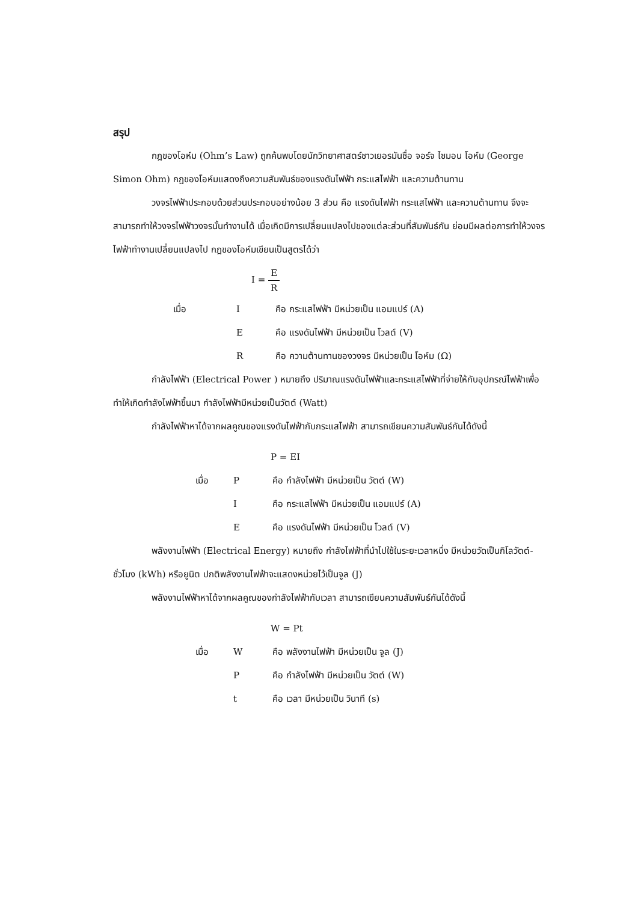สรุป
กฎของโอห์ม (Ohm’s Law) ถูกค้นพบโดยนักวิทยาศาสตร์ชาวเยอรมันชื่อ จอร์จ ไซมอน โอห์ม (George Simon Ohm) กฎของโอห์มแสดงถึงความสัมพันธ์ของแรงดันไฟฟ้า กระแสไฟฟ้า และความต้านทาน
วงจรไฟฟ้าประกอบด้วยส่วนประกอบอย่างน้อย 3 ส่วน คือ แรงดันไฟฟ้า กระแสไฟฟ้า และความต้านทาน จึงจะสามารถทำให้วงจรไฟฟ้าวงจรนั้นทำงานได้ เมื่อเกิดมีการเปลี่ยนแปลงไปของแต่ละส่วนที่สัมพันธ์กัน ย่อมมีผลต่อการทำให้วงจรไฟฟ้าทำงานเปลี่ยนแปลงไป กฎของโอห์มเขียนเป็นสูตรได้ว่า
I = E R
| เมื่อ | I | คือ กระแสไฟฟ้า มีหน่วยเป็น แอมแปร์ (A) |
| | E | คือ แรงดันไฟฟ้า มีหน่วยเป็น โวลต์ (V) |
| | R | คือ ความต้านทานของวงจร มีหน่วยเป็น โอห์ม (Ω) |
กำลังไฟฟ้า (Electrical Power ) หมายถึง ปริมาณแรงดันไฟฟ้าและกระแสไฟฟ้าที่จ่ายให้กับอุปกรณ์ไฟฟ้าเพื่อทำให้เกิดกำลังไฟฟ้าขึ้นมา กำลังไฟฟ้ามีหน่วยเป็นวัตต์ (Watt)
กำลังไฟฟ้าหาได้จากผลคูณของแรงดันไฟฟ้ากับกระแสไฟฟ้า สามารถเขียนความสัมพันธ์กันได้ดังนี้
P = EI
| เมื่อ | P | คือ กำลังไฟฟ้า มีหน่วยเป็น วัตต์ (W) |
| | I | คือ กระแสไฟฟ้า มีหน่วยเป็น แอมแปร์ (A) |
| | E | คือ แรงดันไฟฟ้า มีหน่วยเป็น โวลต์ (V) |
พลังงานไฟฟ้า (Electrical Energy) หมายถึง กำลังไฟฟ้าที่นำไปใช้ในระยะเวลาหนึ่ง มีหน่วยวัดเป็นกิโลวัตต์-ชั่วโมง (kWh) หรือยูนิต ปกติพลังงานไฟฟ้าจะแสดงหน่วยไว้เป็นจูล (J)
พลังงานไฟฟ้าหาได้จากผลคูณของกำลังไฟฟ้ากับเวลา สามารถเขียนความสัมพันธ์กันได้ดังนี้
W = Pt
| เมื่อ | W | คือ พลังงานไฟฟ้า มีหน่วยเป็น จูล (J) |
| | P | คือ กำลังไฟฟ้า มีหน่วยเป็น วัตต์ (W) |
| | t | คือ เวลา มีหน่วยเป็น วินาที (s) |